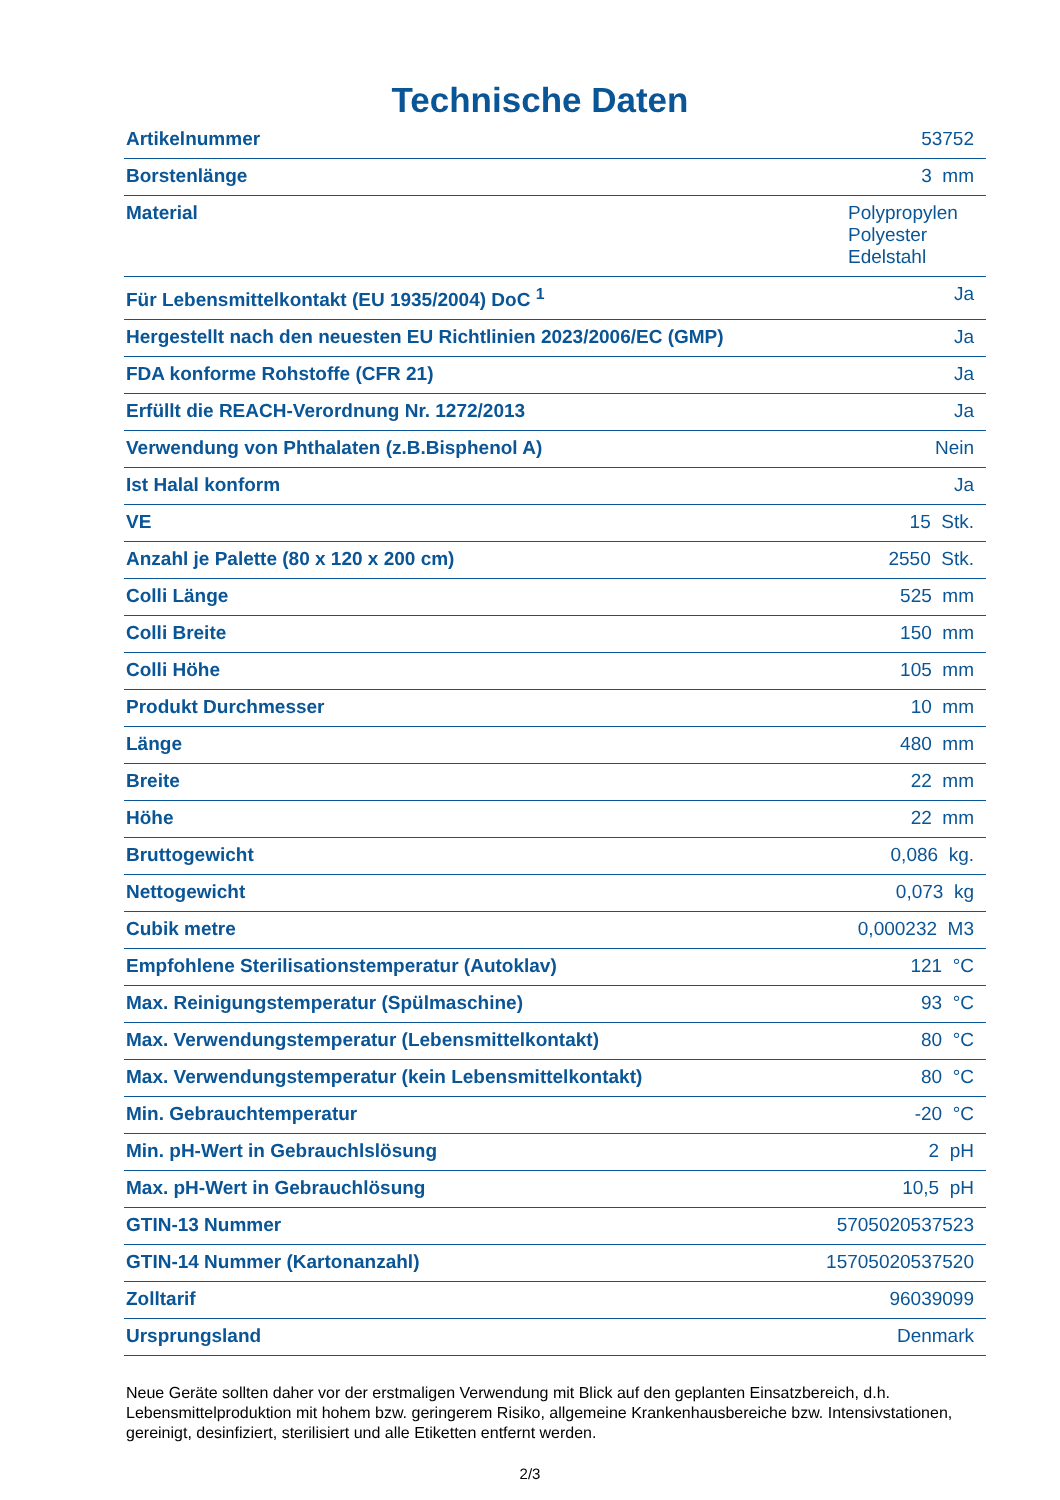Technische Daten
| Artikelnummer | 53752 |
| Borstenlänge | 3 mm |
| Material | Polypropylen Polyester Edelstahl |
| Für Lebensmittelkontakt (EU 1935/2004) DoC <sup>1</sup> | Ja |
| Hergestellt nach den neuesten EU Richtlinien 2023/2006/EC (GMP) | Ja |
| FDA konforme Rohstoffe (CFR 21) | Ja |
| Erfüllt die REACH-Verordnung Nr. 1272/2013 | Ja |
| Verwendung von Phthalaten (z.B.Bisphenol A) | Nein |
| Ist Halal konform | Ja |
| VE | 15 Stk. |
| Anzahl je Palette (80 x 120 x 200 cm) | 2550 Stk. |
| Colli Länge | 525 mm |
| Colli Breite | 150 mm |
| Colli Höhe | 105 mm |
| Produkt Durchmesser | 10 mm |
| Länge | 480 mm |
| Breite | 22 mm |
| Höhe | 22 mm |
| Bruttogewicht | 0,086 kg. |
| Nettogewicht | 0,073 kg |
| Cubik metre | 0,000232 M3 |
| Empfohlene Sterilisationstemperatur (Autoklav) | 121 °C |
| Max. Reinigungstemperatur (Spülmaschine) | 93 °C |
| Max. Verwendungstemperatur (Lebensmittelkontakt) | 80 °C |
| Max. Verwendungstemperatur (kein Lebensmittelkontakt) | 80 °C |
| Min. Gebrauchtemperatur | -20 °C |
| Min. pH-Wert in Gebrauchlslösung | 2 pH |
| Max. pH-Wert in Gebrauchlösung | 10,5 pH |
| GTIN-13 Nummer | 5705020537523 |
| GTIN-14 Nummer (Kartonanzahl) | 15705020537520 |
| Zolltarif | 96039099 |
| Ursprungsland | Denmark |
Neue Geräte sollten daher vor der erstmaligen Verwendung mit Blick auf den geplanten Einsatzbereich, d.h. Lebensmittelproduktion mit hohem bzw. geringerem Risiko, allgemeine Krankenhausbereiche bzw. Intensivstationen, gereinigt, desinfiziert, sterilisiert und alle Etiketten entfernt werden.
2/3